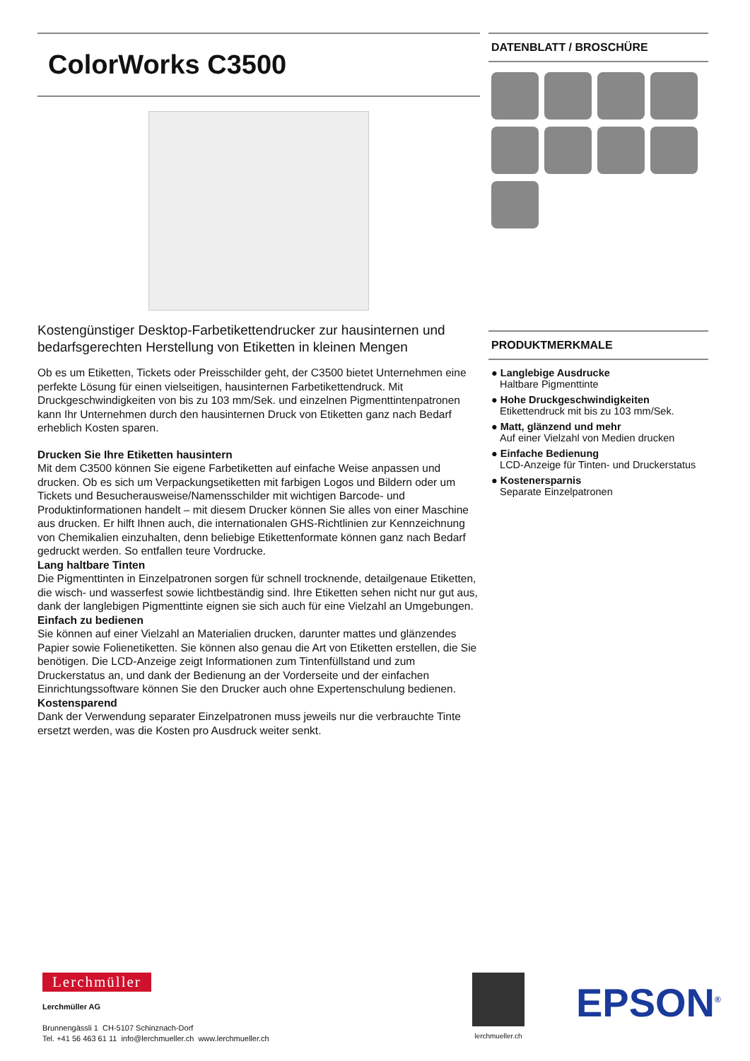ColorWorks C3500
Kostengünstiger Desktop-Farbetikettendrucker zur hausinternen und bedarfsgerechten Herstellung von Etiketten in kleinen Mengen
Ob es um Etiketten, Tickets oder Preisschilder geht, der C3500 bietet Unternehmen eine perfekte Lösung für einen vielseitigen, hausinternen Farbetikettendruck. Mit Druckgeschwindigkeiten von bis zu 103 mm/Sek. und einzelnen Pigmenttintenpatronen kann Ihr Unternehmen durch den hausinternen Druck von Etiketten ganz nach Bedarf erheblich Kosten sparen.
Drucken Sie Ihre Etiketten hausintern
Mit dem C3500 können Sie eigene Farbetiketten auf einfache Weise anpassen und drucken. Ob es sich um Verpackungsetiketten mit farbigen Logos und Bildern oder um Tickets und Besucherausweise/Namensschilder mit wichtigen Barcode- und Produktinformationen handelt – mit diesem Drucker können Sie alles von einer Maschine aus drucken. Er hilft Ihnen auch, die internationalen GHS-Richtlinien zur Kennzeichnung von Chemikalien einzuhalten, denn beliebige Etikettenformate können ganz nach Bedarf gedruckt werden. So entfallen teure Vordrucke.
Lang haltbare Tinten
Die Pigmenttinten in Einzelpatronen sorgen für schnell trocknende, detailgenaue Etiketten, die wisch- und wasserfest sowie lichtbeständig sind. Ihre Etiketten sehen nicht nur gut aus, dank der langlebigen Pigmenttinte eignen sie sich auch für eine Vielzahl an Umgebungen.
Einfach zu bedienen
Sie können auf einer Vielzahl an Materialien drucken, darunter mattes und glänzendes Papier sowie Folienetiketten. Sie können also genau die Art von Etiketten erstellen, die Sie benötigen. Die LCD-Anzeige zeigt Informationen zum Tintenfüllstand und zum Druckerstatus an, und dank der Bedienung an der Vorderseite und der einfachen Einrichtungssoftware können Sie den Drucker auch ohne Expertenschulung bedienen.
Kostensparend
Dank der Verwendung separater Einzelpatronen muss jeweils nur die verbrauchte Tinte ersetzt werden, was die Kosten pro Ausdruck weiter senkt.
DATENBLATT / BROSCHÜRE
PRODUKTMERKMALE
● Langlebige Ausdrucke
Haltbare Pigmenttinte
● Hohe Druckgeschwindigkeiten
Etikettendruck mit bis zu 103 mm/Sek.
● Matt, glänzend und mehr
Auf einer Vielzahl von Medien drucken
● Einfache Bedienung
LCD-Anzeige für Tinten- und Druckerstatus
● Kostenersparnis
Separate Einzelpatronen
Lerchmüller
Lerchmüller AG
Brunnengässli 1 CH-5107 Schinznach-Dorf
Tel. +41 56 463 61 11 info@lerchmueller.ch www.lerchmueller.ch
lerchmueller.ch
EPSON<sup>®</sup>